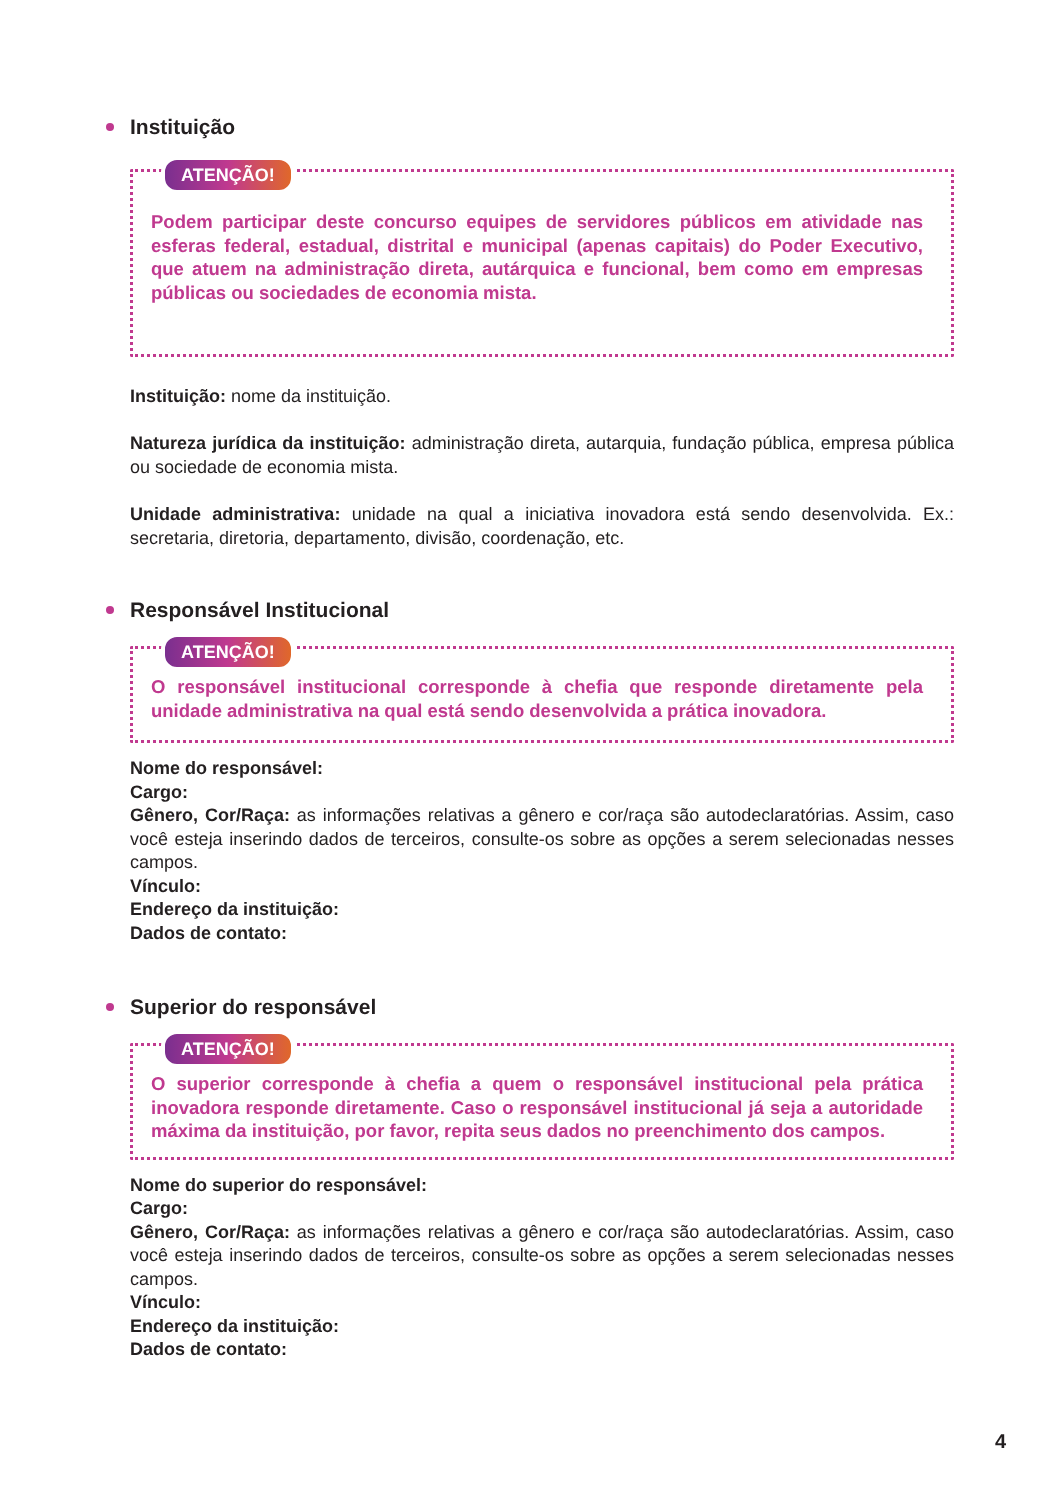Instituição
ATENÇÃO!
Podem participar deste concurso equipes de servidores públicos em atividade nas esferas federal, estadual, distrital e municipal (apenas capitais) do Poder Executivo, que atuem na administração direta, autárquica e funcional, bem como em empresas públicas ou sociedades de economia mista.
Instituição: nome da instituição.
Natureza jurídica da instituição: administração direta, autarquia, fundação pública, empresa pública ou sociedade de economia mista.
Unidade administrativa: unidade na qual a iniciativa inovadora está sendo desenvolvida. Ex.: secretaria, diretoria, departamento, divisão, coordenação, etc.
Responsável Institucional
ATENÇÃO!
O responsável institucional corresponde à chefia que responde diretamente pela unidade administrativa na qual está sendo desenvolvida a prática inovadora.
Nome do responsável:
Cargo:
Gênero, Cor/Raça: as informações relativas a gênero e cor/raça são autodeclaratórias. Assim, caso você esteja inserindo dados de terceiros, consulte-os sobre as opções a serem selecionadas nesses campos.
Vínculo:
Endereço da instituição:
Dados de contato:
Superior do responsável
ATENÇÃO!
O superior corresponde à chefia a quem o responsável institucional pela prática inovadora responde diretamente. Caso o responsável institucional já seja a autoridade máxima da instituição, por favor, repita seus dados no preenchimento dos campos.
Nome do superior do responsável:
Cargo:
Gênero, Cor/Raça: as informações relativas a gênero e cor/raça são autodeclaratórias. Assim, caso você esteja inserindo dados de terceiros, consulte-os sobre as opções a serem selecionadas nesses campos.
Vínculo:
Endereço da instituição:
Dados de contato:
4